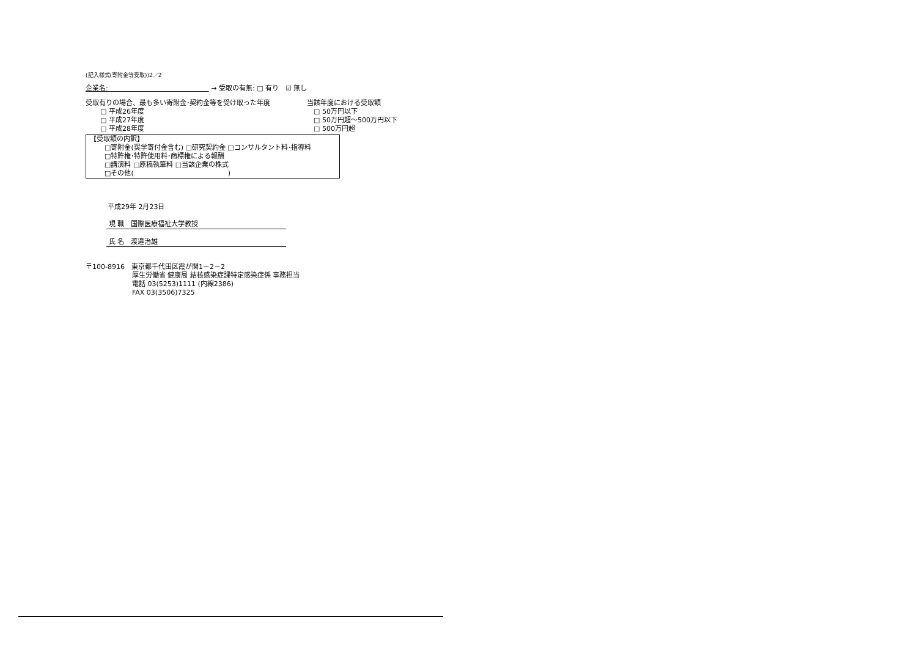(記入様式(寄附金等受取))2／2
企業名:　　　　　　　　　　　　　　　 → 受取の有無: □ 有り　☑ 無し
受取有りの場合、最も多い寄附金･契約金等を受け取った年度
□ 平成26年度
□ 平成27年度
□ 平成28年度
当該年度における受取額
　□ 50万円以下
　□ 50万円超～500万円以下
　□ 500万円超
【受取額の内訳】
□寄附金(奨学寄付金含む) □研究契約金 □コンサルタント料･指導料
□特許権･特許使用料･商標権による報酬
□講演料 □原稿執筆料 □当該企業の株式
□その他(　　　　　　　　　　　　　　)
平成29年 2月23日
現 職　国際医療福祉大学教授
氏 名　渡邉治雄
〒100-8916　東京都千代田区霞が関1－2－2
厚生労働省 健康局 結核感染症課特定感染症係 事務担当
電話 03(5253)1111 (内線2386)
FAX 03(3506)7325